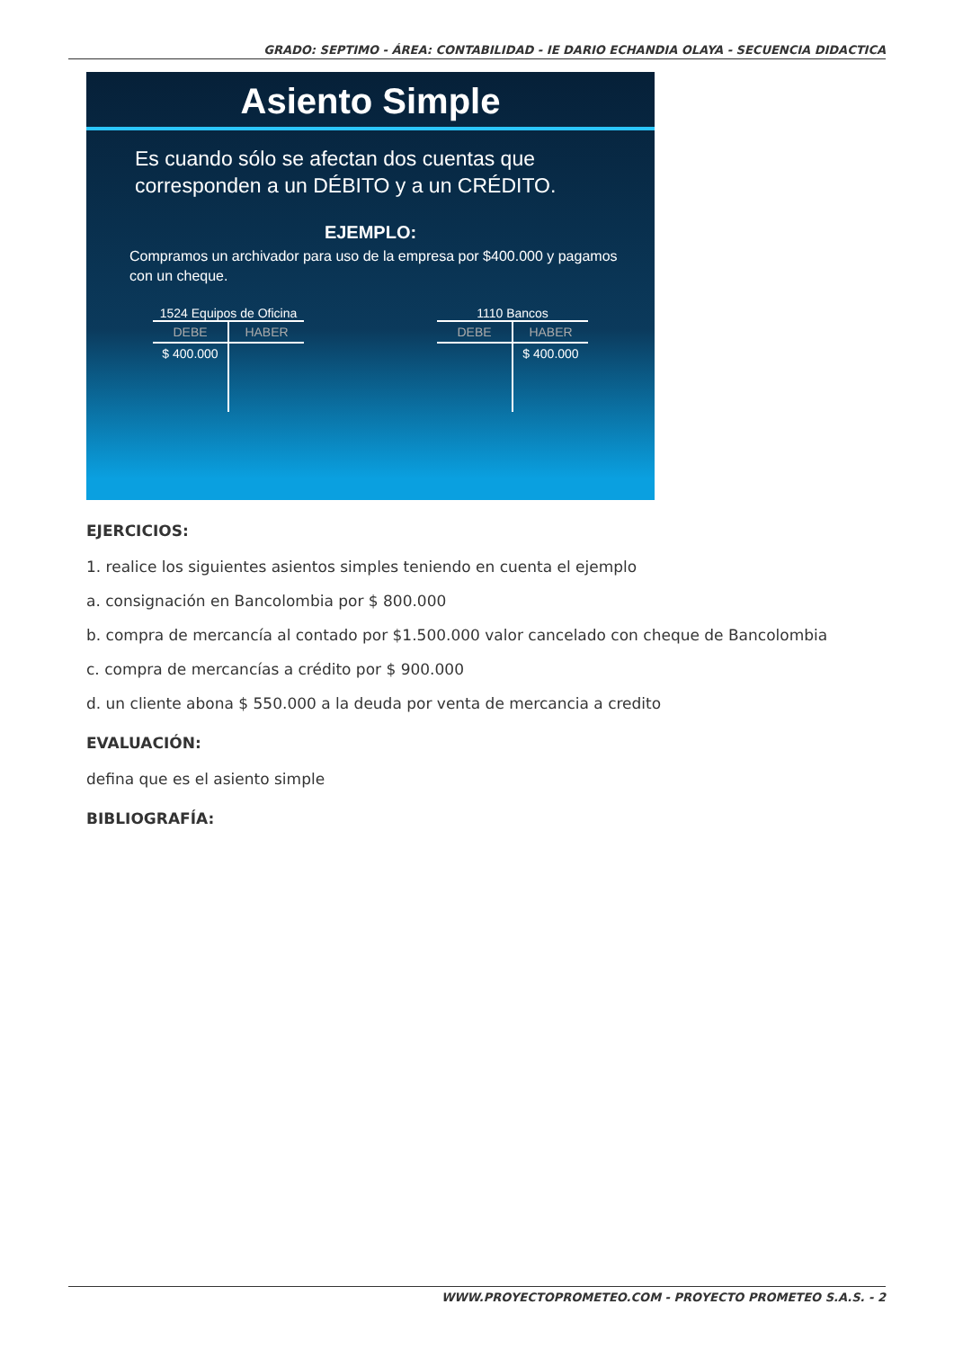GRADO: SEPTIMO - ÁREA: CONTABILIDAD - IE DARIO ECHANDIA OLAYA - SECUENCIA DIDACTICA
Asiento Simple
Es cuando sólo se afectan dos cuentas que corresponden a un DÉBITO y a un CRÉDITO.
EJEMPLO:
Compramos un archivador para uso de la empresa por $400.000 y pagamos con un cheque.
1524 Equipos de Oficina
DEBE HABER
$ 400.000
1110 Bancos
DEBE HABER
$ 400.000
EJERCICIOS:
1. realice los siguientes asientos simples teniendo en cuenta el ejemplo
a. consignación en Bancolombia por $ 800.000
b. compra de mercancía al contado por $1.500.000 valor cancelado con cheque de Bancolombia
c. compra de mercancías a crédito por $ 900.000
d. un cliente abona $ 550.000 a la deuda por venta de mercancia a credito
EVALUACIÓN:
defina que es el asiento simple
BIBLIOGRAFÍA:
WWW.PROYECTOPROMETEO.COM - PROYECTO PROMETEO S.A.S. - 2